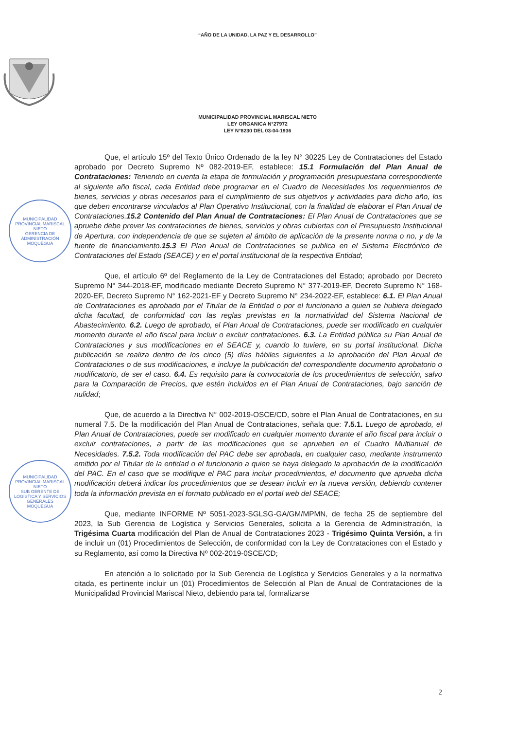“AÑO DE LA UNIDAD, LA PAZ Y EL DESARROLLO”
MUNICIPALIDAD PROVINCIAL MARISCAL NIETO
LEY ORGANICA N°27972
LEY N°8230 DEL 03-04-1936
MUNICIPALIDAD PROVINCIAL MARISCAL NIETO
GERENCIA DE ADMINISTRACIÓN
MOQUEGUA
MUNICIPALIDAD PROVINCIAL MARISCAL NIETO
SUB GERENTE DE LOGÍSTICA Y SERVICIOS GENERALES
MOQUEGUA
Que, el artículo 15º del Texto Único Ordenado de la ley N° 30225 Ley de Contrataciones del Estado aprobado por Decreto Supremo Nº 082-2019-EF, establece: 15.1 Formulación del Plan Anual de Contrataciones: Teniendo en cuenta la etapa de formulación y programación presupuestaria correspondiente al siguiente año fiscal, cada Entidad debe programar en el Cuadro de Necesidades los requerimientos de bienes, servicios y obras necesarios para el cumplimiento de sus objetivos y actividades para dicho año, los que deben encontrarse vinculados al Plan Operativo Institucional, con la finalidad de elaborar el Plan Anual de Contrataciones.15.2 Contenido del Plan Anual de Contrataciones: El Plan Anual de Contrataciones que se apruebe debe prever las contrataciones de bienes, servicios y obras cubiertas con el Presupuesto Institucional de Apertura, con independencia de que se sujeten al ámbito de aplicación de la presente norma o no, y de la fuente de financiamiento.15.3 El Plan Anual de Contrataciones se publica en el Sistema Electrónico de Contrataciones del Estado (SEACE) y en el portal institucional de la respectiva Entidad;
Que, el artículo 6º del Reglamento de la Ley de Contrataciones del Estado; aprobado por Decreto Supremo N° 344-2018-EF, modificado mediante Decreto Supremo N° 377-2019-EF, Decreto Supremo N° 168-2020-EF, Decreto Supremo N° 162-2021-EF y Decreto Supremo N° 234-2022-EF, establece: 6.1. El Plan Anual de Contrataciones es aprobado por el Titular de la Entidad o por el funcionario a quien se hubiera delegado dicha facultad, de conformidad con las reglas previstas en la normatividad del Sistema Nacional de Abastecimiento. 6.2. Luego de aprobado, el Plan Anual de Contrataciones, puede ser modificado en cualquier momento durante el año fiscal para incluir o excluir contrataciones. 6.3. La Entidad pública su Plan Anual de Contrataciones y sus modificaciones en el SEACE y, cuando lo tuviere, en su portal institucional. Dicha publicación se realiza dentro de los cinco (5) días hábiles siguientes a la aprobación del Plan Anual de Contrataciones o de sus modificaciones, e incluye la publicación del correspondiente documento aprobatorio o modificatorio, de ser el caso. 6.4. Es requisito para la convocatoria de los procedimientos de selección, salvo para la Comparación de Precios, que estén incluidos en el Plan Anual de Contrataciones, bajo sanción de nulidad;
Que, de acuerdo a la Directiva N° 002-2019-OSCE/CD, sobre el Plan Anual de Contrataciones, en su numeral 7.5. De la modificación del Plan Anual de Contrataciones, señala que: 7.5.1. Luego de aprobado, el Plan Anual de Contrataciones, puede ser modificado en cualquier momento durante el año fiscal para incluir o excluir contrataciones, a partir de las modificaciones que se aprueben en el Cuadro Multianual de Necesidades. 7.5.2. Toda modificación del PAC debe ser aprobada, en cualquier caso, mediante instrumento emitido por el Titular de la entidad o el funcionario a quien se haya delegado la aprobación de la modificación del PAC. En el caso que se modifique el PAC para incluir procedimientos, el documento que aprueba dicha modificación deberá indicar los procedimientos que se desean incluir en la nueva versión, debiendo contener toda la información prevista en el formato publicado en el portal web del SEACE;
Que, mediante INFORME Nº 5051-2023-SGLSG-GA/GM/MPMN, de fecha 25 de septiembre del 2023, la Sub Gerencia de Logística y Servicios Generales, solicita a la Gerencia de Administración, la Trigésima Cuarta modificación del Plan de Anual de Contrataciones 2023 - Trigésimo Quinta Versión, a fin de incluir un (01) Procedimientos de Selección, de conformidad con la Ley de Contrataciones con el Estado y su Reglamento, así como la Directiva Nº 002-2019-0SCE/CD;
En atención a lo solicitado por la Sub Gerencia de Logística y Servicios Generales y a la normativa citada, es pertinente incluir un (01) Procedimientos de Selección al Plan de Anual de Contrataciones de la Municipalidad Provincial Mariscal Nieto, debiendo para tal, formalizarse
2